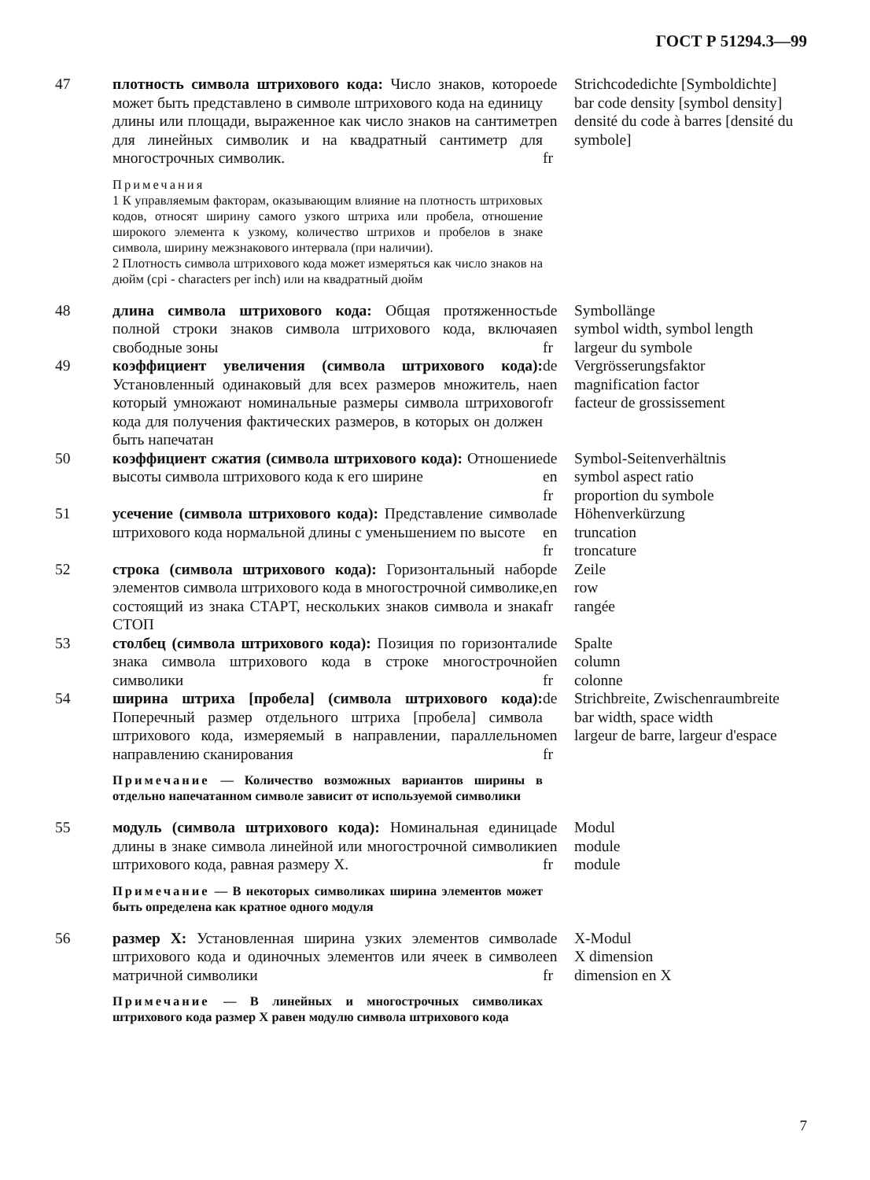ГОСТ Р 51294.3—99
47
плотность символа штрихового кода: Число знаков, которое может быть представлено в символе штрихового кода на единицу длины или площади, выраженное как число знаков на сантиметр для линейных символик и на квадратный сантиметр для многострочных символик.
Примечания
1 К управляемым факторам, оказывающим влияние на плотность штриховых кодов, относят ширину самого узкого штриха или пробела, отношение широкого элемента к узкому, количество штрихов и пробелов в знаке символа, ширину межзнакового интервала (при наличии).
2 Плотность символа штрихового кода может измеряться как число знаков на дюйм (cpi - characters per inch) или на квадратный дюйм
de
en
fr
Strichcodedichte [Symboldichte]
bar code density [symbol density]
densité du code à barres [densité du symbole]
48
длина символа штрихового кода: Общая протяженность полной строки знаков символа штрихового кода, включая свободные зоны
de
en
fr
Symbollänge
symbol width, symbol length
largeur du symbole
49
коэффициент увеличения (символа штрихового кода): Установленный одинаковый для всех размеров множитель, на который умножают номинальные размеры символа штрихового кода для получения фактических размеров, в которых он должен быть напечатан
de
en
fr
Vergrösserungsfaktor
magnification factor
facteur de grossissement
50
коэффициент сжатия (символа штрихового кода): Отношение высоты символа штрихового кода к его ширине
de
en
fr
Symbol-Seitenverhältnis
symbol aspect ratio
proportion du symbole
51
усечение (символа штрихового кода): Представление символа штрихового кода нормальной длины с уменьшением по высоте
de
en
fr
Höhenverkürzung
truncation
troncature
52
строка (символа штрихового кода): Горизонтальный набор элементов символа штрихового кода в многострочной символике, состоящий из знака СТАРТ, нескольких знаков символа и знака СТОП
de
en
fr
Zeile
row
rangée
53
столбец (символа штрихового кода): Позиция по горизонтали знака символа штрихового кода в строке многострочной символики
de
en
fr
Spalte
column
colonne
54
ширина штриха [пробела] (символа штрихового кода): Поперечный размер отдельного штриха [пробела] символа штрихового кода, измеряемый в направлении, параллельном направлению сканирования
Примечание — Количество возможных вариантов ширины в отдельно напечатанном символе зависит от используемой символики
de
en
fr
Strichbreite, Zwischenraumbreite
bar width, space width
largeur de barre, largeur d'espace
55
модуль (символа штрихового кода): Номинальная единица длины в знаке символа линейной или многострочной символики штрихового кода, равная размеру X.
Примечание — В некоторых символиках ширина элементов может быть определена как кратное одного модуля
de
en
fr
Modul
module
module
56
размер X: Установленная ширина узких элементов символа штрихового кода и одиночных элементов или ячеек в символе матричной символики
Примечание — В линейных и многострочных символиках штрихового кода размер X равен модулю символа штрихового кода
de
en
fr
X-Modul
X dimension
dimension en X
7